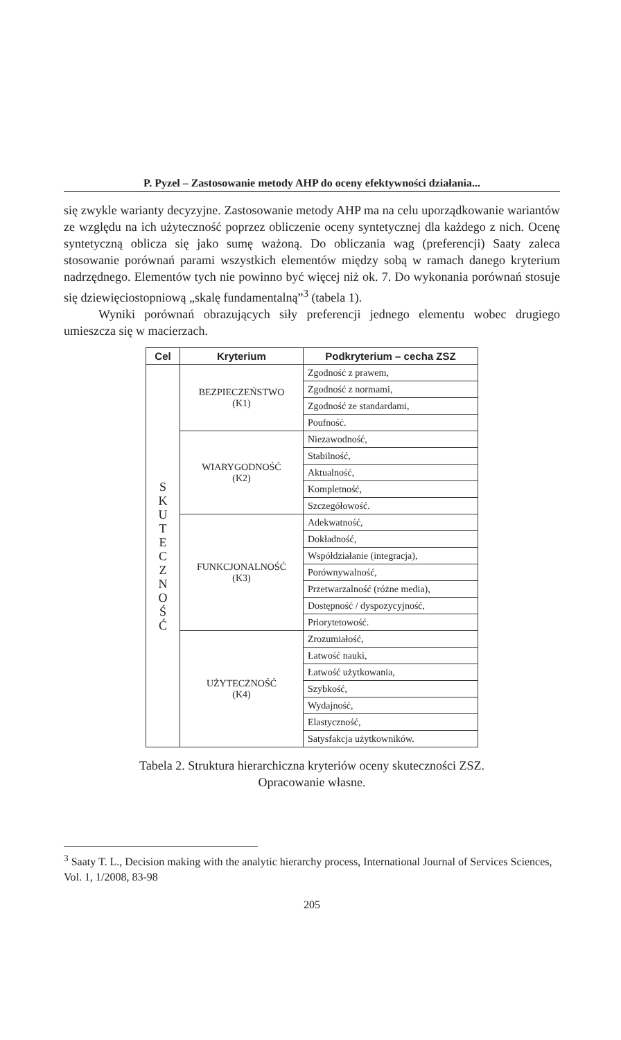P. Pyzel – Zastosowanie metody AHP do oceny efektywności działania...
się zwykle warianty decyzyjne. Zastosowanie metody AHP ma na celu uporządkowanie wariantów ze względu na ich użyteczność poprzez obliczenie oceny syntetycznej dla każdego z nich. Ocenę syntetyczną oblicza się jako sumę ważoną. Do obliczania wag (preferencji) Saaty zaleca stosowanie porównań parami wszystkich elementów między sobą w ramach danego kryterium nadrzędnego. Elementów tych nie powinno być więcej niż ok. 7. Do wykonania porównań stosuje się dziewięciostopniową „skalę fundamentalną”<sup>3</sup> (tabela 1).
Wyniki porównań obrazujących siły preferencji jednego elementu wobec drugiego umieszcza się w macierzach.
| Cel | Kryterium | Podkryterium – cecha ZSZ |
| --- | --- | --- |
| S K U T E C Z N O Ś Ć | BEZPIECZEŃSTWO (K1) | Zgodność z prawem, |
| | | Zgodność z normami, |
| | | Zgodność ze standardami, |
| | | Poufność. |
| | WIARYGODNOŚĆ (K2) | Niezawodność, |
| | | Stabilność, |
| | | Aktualność, |
| | | Kompletność, |
| | | Szczegółowość. |
| | FUNKCJONALNOŚĆ (K3) | Adekwatność, |
| | | Dokładność, |
| | | Współdziałanie (integracja), |
| | | Porównywalność, |
| | | Przetwarzalność (różne media), |
| | | Dostępność / dyspozycyjność, |
| | | Priorytetowość. |
| | UŻYTECZNOŚĆ (K4) | Zrozumiałość, |
| | | Łatwość nauki, |
| | | Łatwość użytkowania, |
| | | Szybkość, |
| | | Wydajność, |
| | | Elastyczność, |
| | | Satysfakcja użytkowników. |
Tabela 2. Struktura hierarchiczna kryteriów oceny skuteczności ZSZ.
Opracowanie własne.
<sup>3</sup> Saaty T. L., Decision making with the analytic hierarchy process, International Journal of Services Sciences, Vol. 1, 1/2008, 83-98
205